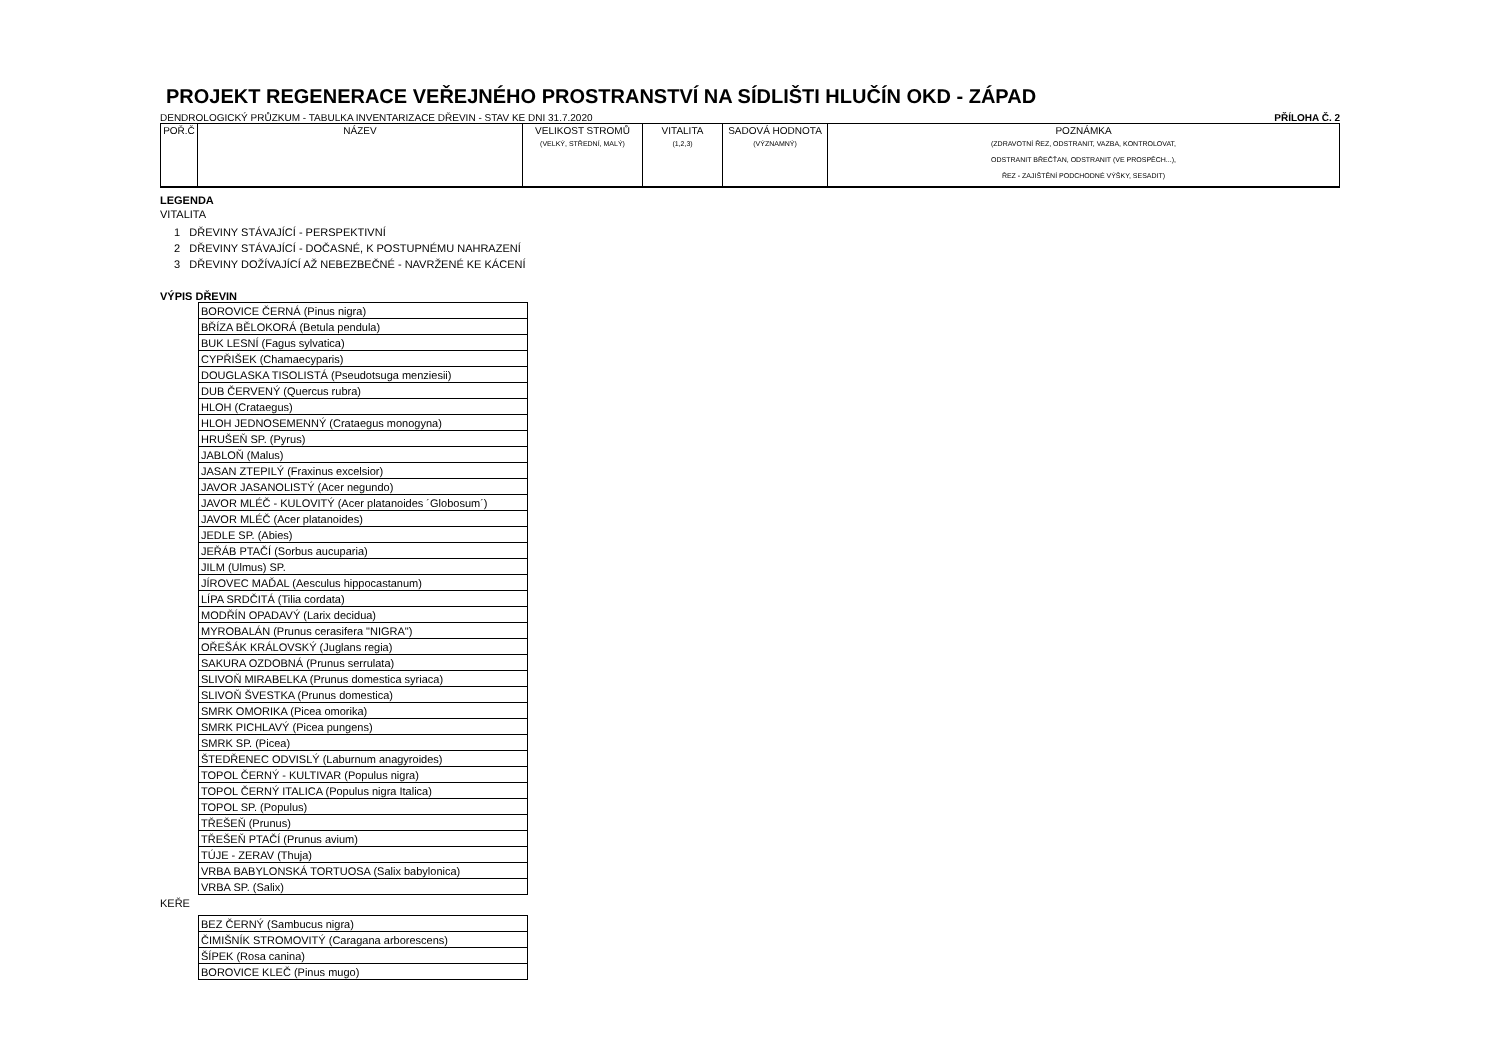PROJEKT REGENERACE VEŘEJNÉHO PROSTRANSTVÍ NA SÍDLIŠTI HLUČÍN OKD - ZÁPAD
DENDROLOGICKÝ PRŮZKUM - TABULKA INVENTARIZACE DŘEVIN - STAV KE DNI 31.7.2020 PŘÍLOHA Č. 2
| POŘ.Č | NÁZEV | VELIKOST STROMŮ (VELKÝ, STŘEDNÍ, MALÝ) | VITALITA (1,2,3) | SADOVÁ HODNOTA (VÝZNAMNÝ) | POZNÁMKA (ZDRAVOTNÍ ŘEZ, ODSTRANIT, VAZBA, KONTROLOVAT, ODSTRANIT BŘEČŤAN, ODSTRANIT (VE PROSPĚCH...), ŘEZ - ZAJIŠTĚNÍ PODCHODNÉ VÝŠKY, SESADIT) |
LEGENDA
VITALITA
1 DŘEVINY STÁVAJÍCÍ - PERSPEKTIVNÍ
2 DŘEVINY STÁVAJÍCÍ - DOČASNÉ, K POSTUPNÉMU NAHRAZENÍ
3 DŘEVINY DOŽÍVAJÍCÍ AŽ NEBEZBEČNÉ - NAVRŽENÉ KE KÁCENÍ
VÝPIS DŘEVIN
| BOROVICE ČERNÁ (Pinus nigra) |
| BŘÍZA BĚLOKORÁ (Betula pendula) |
| BUK LESNÍ (Fagus sylvatica) |
| CYPŘIŠEK (Chamaecyparis) |
| DOUGLASKA TISOLISTÁ (Pseudotsuga menziesii) |
| DUB ČERVENÝ (Quercus rubra) |
| HLOH (Crataegus) |
| HLOH JEDNOSEMENNÝ (Crataegus monogyna) |
| HRUŠEŇ SP. (Pyrus) |
| JABLOŇ (Malus) |
| JASAN ZTEPILÝ (Fraxinus excelsior) |
| JAVOR JASANOLISTÝ (Acer negundo) |
| JAVOR MLÉČ - KULOVITÝ (Acer platanoides ´Globosum´) |
| JAVOR MLÉČ (Acer platanoides) |
| JEDLE SP. (Abies) |
| JEŘÁB PTAČÍ (Sorbus aucuparia) |
| JILM (Ulmus) SP. |
| JÍROVEC MAĎAL (Aesculus hippocastanum) |
| LÍPA SRDČITÁ (Tilia cordata) |
| MODŘÍN OPADAVÝ (Larix decidua) |
| MYROBALÁN (Prunus cerasifera "NIGRA") |
| OŘEŠÁK KRÁLOVSKÝ (Juglans regia) |
| SAKURA OZDOBNÁ (Prunus serrulata) |
| SLIVOŇ MIRABELKA (Prunus domestica syriaca) |
| SLIVOŇ ŠVESTKA (Prunus domestica) |
| SMRK OMORIKA (Picea omorika) |
| SMRK PICHLAVÝ (Picea pungens) |
| SMRK SP. (Picea) |
| ŠTEDŘENEC ODVISLÝ (Laburnum anagyroides) |
| TOPOL ČERNÝ - KULTIVAR (Populus nigra) |
| TOPOL ČERNÝ ITALICA (Populus nigra Italica) |
| TOPOL SP. (Populus) |
| TŘEŠEŇ (Prunus) |
| TŘEŠEŇ PTAČÍ (Prunus avium) |
| TÚJE - ZERAV (Thuja) |
| VRBA BABYLONSKÁ TORTUOSA (Salix babylonica) |
| VRBA SP. (Salix) |
KEŘE
| BEZ ČERNÝ (Sambucus nigra) |
| ČIMIŠNÍK STROMOVITÝ (Caragana arborescens) |
| ŠÍPEK (Rosa canina) |
| BOROVICE KLEČ (Pinus mugo) |